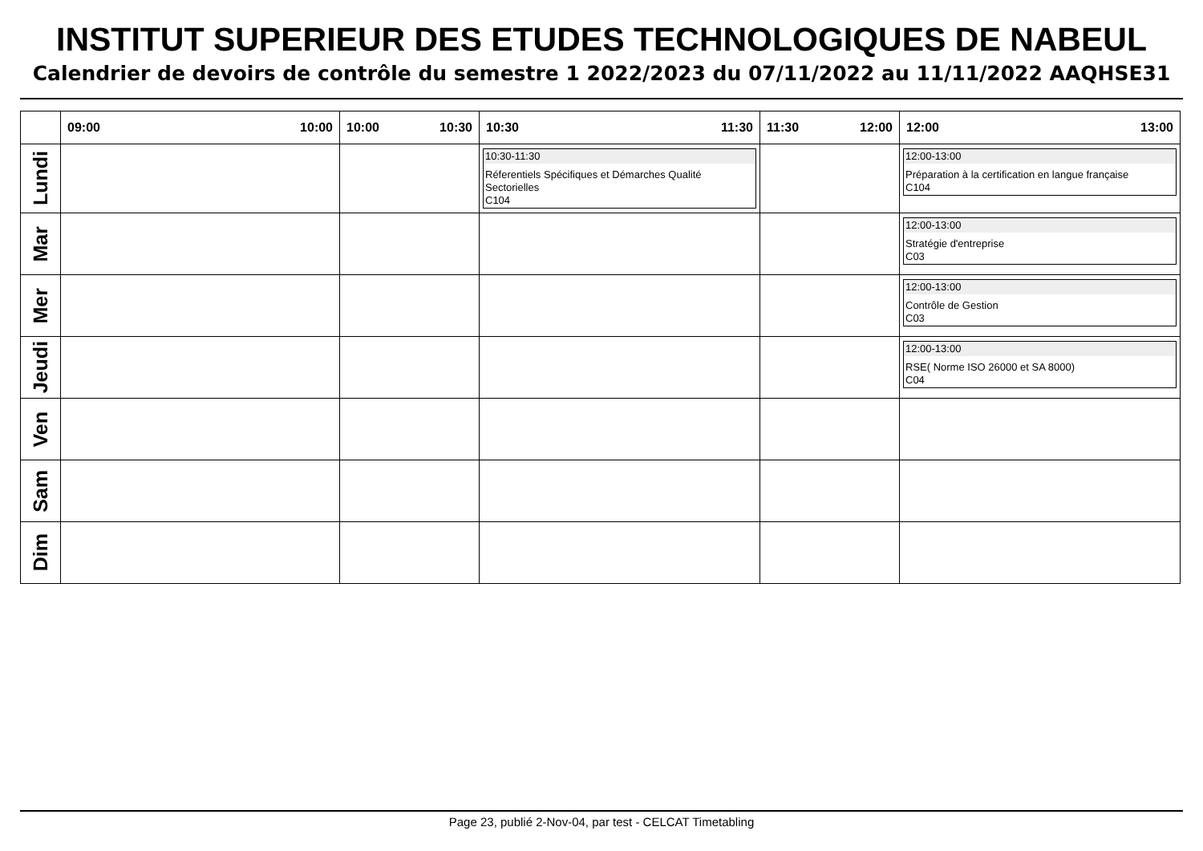INSTITUT SUPERIEUR DES ETUDES TECHNOLOGIQUES DE NABEUL
Calendrier de devoirs de contrôle du semestre 1 2022/2023 du 07/11/2022 au 11/11/2022 AAQHSE31
| | 09:00 10:00 | 10:00 10:30 | 10:30 11:30 | 11:30 12:00 | 12:00 13:00 |
| --- | --- | --- | --- | --- | --- |
| Lundi | | | 10:30-11:30 Réferentiels Spécifiques et Démarches Qualité Sectorielles C104 | | 12:00-13:00 Préparation à la certification en langue française C104 |
| Mar | | | | | 12:00-13:00 Stratégie d'entreprise C03 |
| Mer | | | | | 12:00-13:00 Contrôle de Gestion C03 |
| Jeudi | | | | | 12:00-13:00 RSE( Norme ISO 26000 et SA 8000) C04 |
| Ven | | | | | |
| Sam | | | | | |
| Dim | | | | | |
Page 23, publié 2-Nov-04, par test - CELCAT Timetabling